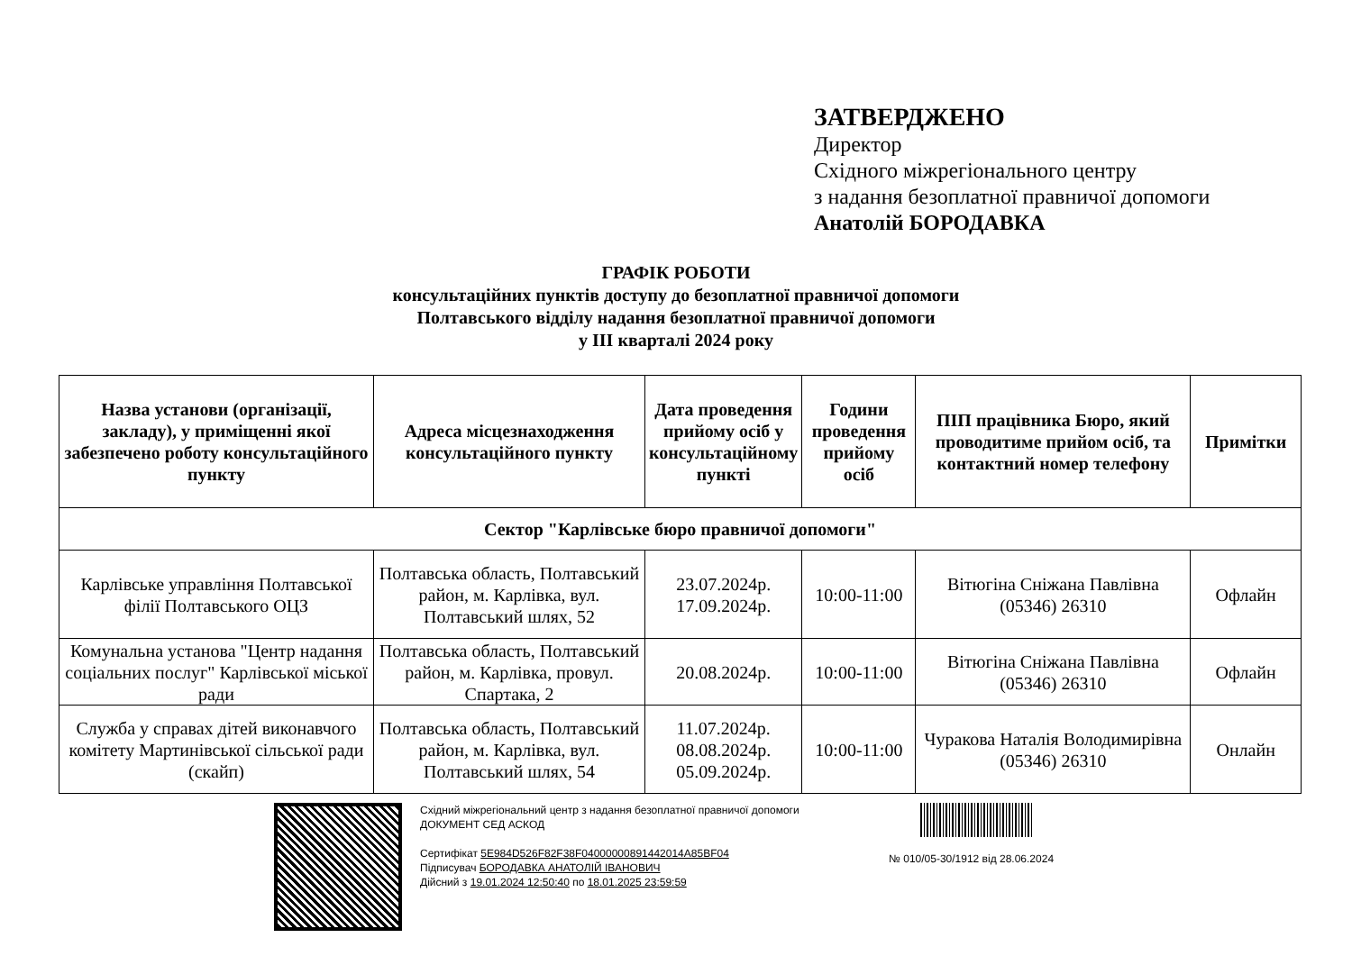ЗАТВЕРДЖЕНО
Директор
Східного міжрегіонального центру
з надання безоплатної правничої допомоги
Анатолій БОРОДАВКА
ГРАФІК РОБОТИ
консультаційних пунктів доступу до безоплатної правничої допомоги
Полтавського відділу надання безоплатної правничої допомоги
у ІІІ кварталі 2024 року
| Назва установи (організації, закладу), у приміщенні якої забезпечено роботу консультаційного пункту | Адреса місцезнаходження консультаційного пункту | Дата проведення прийому осіб у консультаційному пункті | Години проведення прийому осіб | ПІП працівника Бюро, який проводитиме прийом осіб, та контактний номер телефону | Примітки |
| --- | --- | --- | --- | --- | --- |
| Сектор "Карлівське бюро правничої допомоги" | | | | | |
| Карлівське управління Полтавської філії Полтавського ОЦЗ | Полтавська область, Полтавський район, м. Карлівка, вул. Полтавський шлях, 52 | 23.07.2024р. 17.09.2024р. | 10:00-11:00 | Вітюгіна Сніжана Павлівна (05346) 26310 | Офлайн |
| Комунальна установа "Центр надання соціальних послуг" Карлівської міської ради | Полтавська область, Полтавський район, м. Карлівка, провул. Спартака, 2 | 20.08.2024р. | 10:00-11:00 | Вітюгіна Сніжана Павлівна (05346) 26310 | Офлайн |
| Служба у справах дітей виконавчого комітету Мартинівської сільської ради (скайп) | Полтавська область, Полтавський район, м. Карлівка, вул. Полтавський шлях, 54 | 11.07.2024р. 08.08.2024р. 05.09.2024р. | 10:00-11:00 | Чуракова Наталія Володимирівна (05346) 26310 | Онлайн |
Східний міжрегіональний центр з надання безоплатної правничої допомоги
ДОКУМЕНТ СЕД АСКОД
Сертифікат 5E984D526F82F38F04000000891442014A85BF04
Підписувач БОРОДАВКА АНАТОЛІЙ ІВАНОВИЧ
Дійсний з 19.01.2024 12:50:40 по 18.01.2025 23:59:59
№ 010/05-30/1912 від 28.06.2024